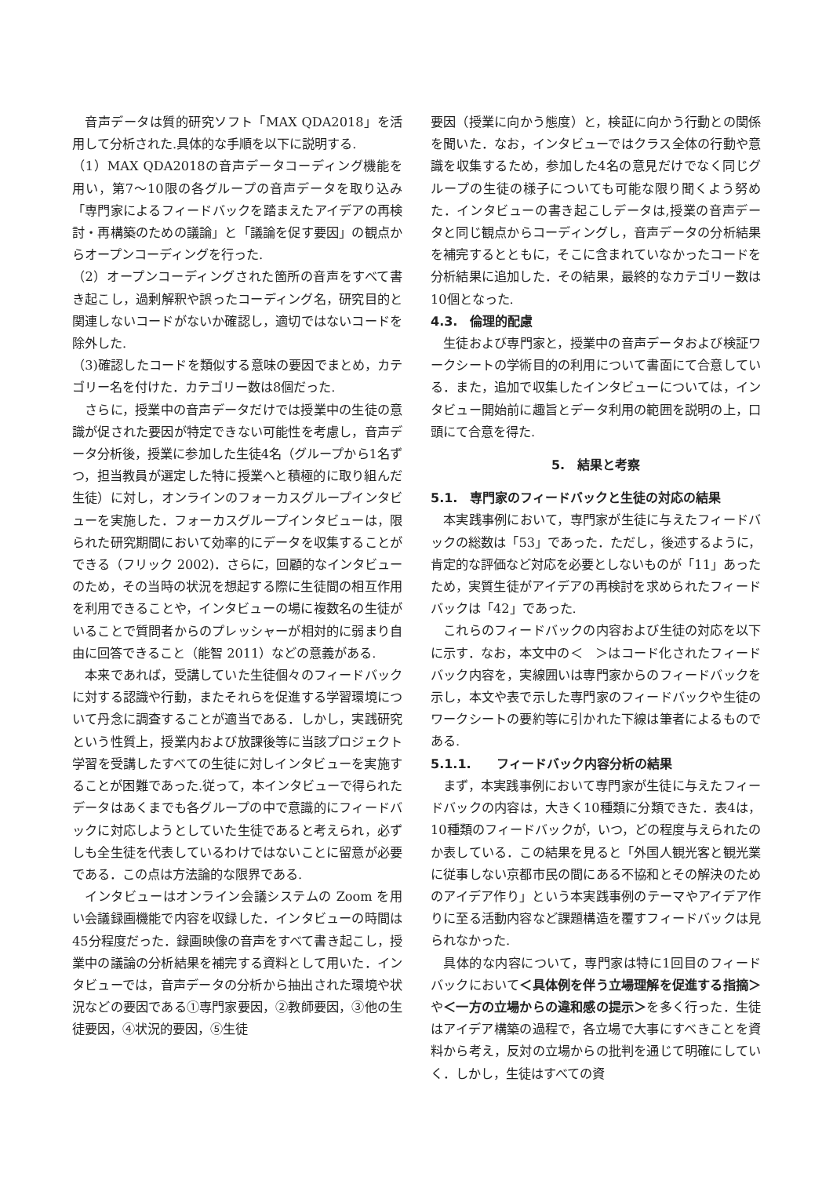音声データは質的研究ソフト「MAX QDA2018」を活用して分析された.具体的な手順を以下に説明する.
（1）MAX QDA2018の音声データコーディング機能を用い，第7～10限の各グループの音声データを取り込み「専門家によるフィードバックを踏まえたアイデアの再検討・再構築のための議論」と「議論を促す要因」の観点からオープンコーディングを行った.
（2）オープンコーディングされた箇所の音声をすべて書き起こし，過剰解釈や誤ったコーディング名，研究目的と関連しないコードがないか確認し，適切ではないコードを除外した.
（3)確認したコードを類似する意味の要因でまとめ，カテゴリー名を付けた．カテゴリー数は8個だった.
さらに，授業中の音声データだけでは授業中の生徒の意識が促された要因が特定できない可能性を考慮し，音声データ分析後，授業に参加した生徒4名（グループから1名ずつ，担当教員が選定した特に授業へと積極的に取り組んだ生徒）に対し，オンラインのフォーカスグループインタビューを実施した．フォーカスグループインタビューは，限られた研究期間において効率的にデータを収集することができる（フリック 2002)．さらに，回顧的なインタビューのため，その当時の状況を想起する際に生徒間の相互作用を利用できることや，インタビューの場に複数名の生徒がいることで質問者からのプレッシャーが相対的に弱まり自由に回答できること（能智 2011）などの意義がある.
本来であれば，受講していた生徒個々のフィードバックに対する認識や行動，またそれらを促進する学習環境について丹念に調査することが適当である．しかし，実践研究という性質上，授業内および放課後等に当該プロジェクト学習を受講したすべての生徒に対しインタビューを実施することが困難であった.従って，本インタビューで得られたデータはあくまでも各グループの中で意識的にフィードバックに対応しようとしていた生徒であると考えられ，必ずしも全生徒を代表しているわけではないことに留意が必要である．この点は方法論的な限界である.
インタビューはオンライン会議システムの Zoom を用い会議録画機能で内容を収録した．インタビューの時間は45分程度だった．録画映像の音声をすべて書き起こし，授業中の議論の分析結果を補完する資料として用いた．インタビューでは，音声データの分析から抽出された環境や状況などの要因である①専門家要因，②教師要因，③他の生徒要因，④状況的要因，⑤生徒
要因（授業に向かう態度）と，検証に向かう行動との関係を聞いた．なお，インタビューではクラス全体の行動や意識を収集するため，参加した4名の意見だけでなく同じグループの生徒の様子についても可能な限り聞くよう努めた．インタビューの書き起こしデータは,授業の音声データと同じ観点からコーディングし，音声データの分析結果を補完するとともに，そこに含まれていなかったコードを分析結果に追加した．その結果，最終的なカテゴリー数は10個となった.
4.3.　倫理的配慮
生徒および専門家と，授業中の音声データおよび検証ワークシートの学術目的の利用について書面にて合意している．また，追加で収集したインタビューについては，インタビュー開始前に趣旨とデータ利用の範囲を説明の上，口頭にて合意を得た.
5.　結果と考察
5.1.　専門家のフィードバックと生徒の対応の結果
本実践事例において，専門家が生徒に与えたフィードバックの総数は「53」であった．ただし，後述するように，肯定的な評価など対応を必要としないものが「11」あったため，実質生徒がアイデアの再検討を求められたフィードバックは「42」であった.
これらのフィードバックの内容および生徒の対応を以下に示す．なお，本文中の＜　＞はコード化されたフィードバック内容を，実線囲いは専門家からのフィードバックを示し，本文や表で示した専門家のフィードバックや生徒のワークシートの要約等に引かれた下線は筆者によるものである.
5.1.1.　　フィードバック内容分析の結果
まず，本実践事例において専門家が生徒に与えたフィードバックの内容は，大きく10種類に分類できた．表4は，10種類のフィードバックが，いつ，どの程度与えられたのか表している．この結果を見ると「外国人観光客と観光業に従事しない京都市民の間にある不協和とその解決のためのアイデア作り」という本実践事例のテーマやアイデア作りに至る活動内容など課題構造を覆すフィードバックは見られなかった.
具体的な内容について，専門家は特に1回目のフィードバックにおいて＜具体例を伴う立場理解を促進する指摘＞や＜一方の立場からの違和感の提示＞を多く行った．生徒はアイデア構築の過程で，各立場で大事にすべきことを資料から考え，反対の立場からの批判を通じて明確にしていく．しかし，生徒はすべての資